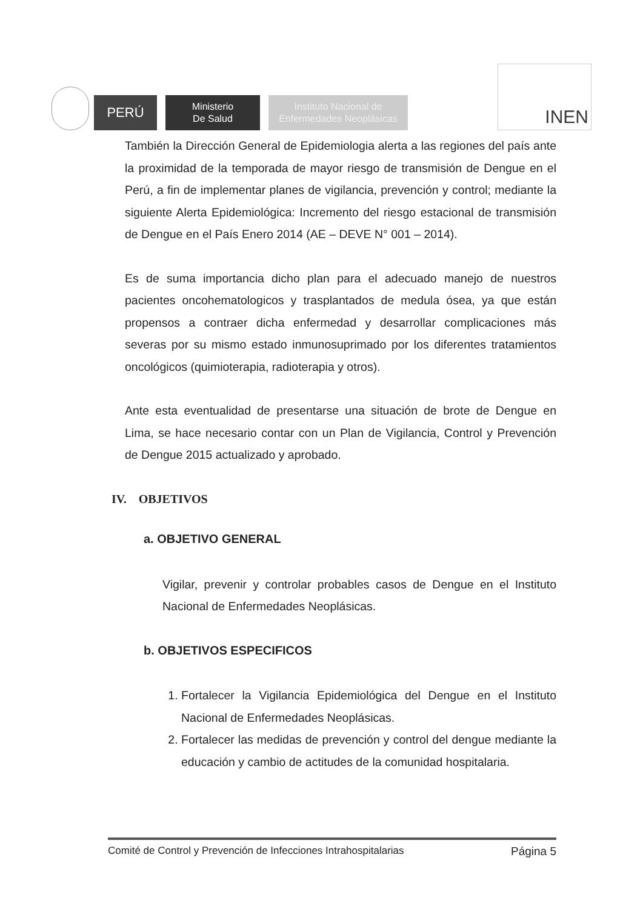PERÚ
Ministerio
De Salud
Instituto Nacional de
Enfermedades Neoplásicas
INEN
También la Dirección General de Epidemiologia alerta a las regiones del país ante la proximidad de la temporada de mayor riesgo de transmisión de Dengue en el Perú, a fin de implementar planes de vigilancia, prevención y control; mediante la siguiente Alerta Epidemiológica: Incremento del riesgo estacional de transmisión de Dengue en el País Enero 2014 (AE – DEVE N° 001 – 2014).
Es de suma importancia dicho plan para el adecuado manejo de nuestros pacientes oncohematologicos y trasplantados de medula ósea, ya que están propensos a contraer dicha enfermedad y desarrollar complicaciones más severas por su mismo estado inmunosuprimado por los diferentes tratamientos oncológicos (quimioterapia, radioterapia y otros).
Ante esta eventualidad de presentarse una situación de brote de Dengue en Lima, se hace necesario contar con un Plan de Vigilancia, Control y Prevención de Dengue 2015 actualizado y aprobado.
IV. OBJETIVOS
a. OBJETIVO GENERAL
Vigilar, prevenir y controlar probables casos de Dengue en el Instituto Nacional de Enfermedades Neoplásicas.
b. OBJETIVOS ESPECIFICOS
1. Fortalecer la Vigilancia Epidemiológica del Dengue en el Instituto Nacional de Enfermedades Neoplásicas.
2. Fortalecer las medidas de prevención y control del dengue mediante la educación y cambio de actitudes de la comunidad hospitalaria.
Comité de Control y Prevención de Infecciones Intrahospitalarias Página 5